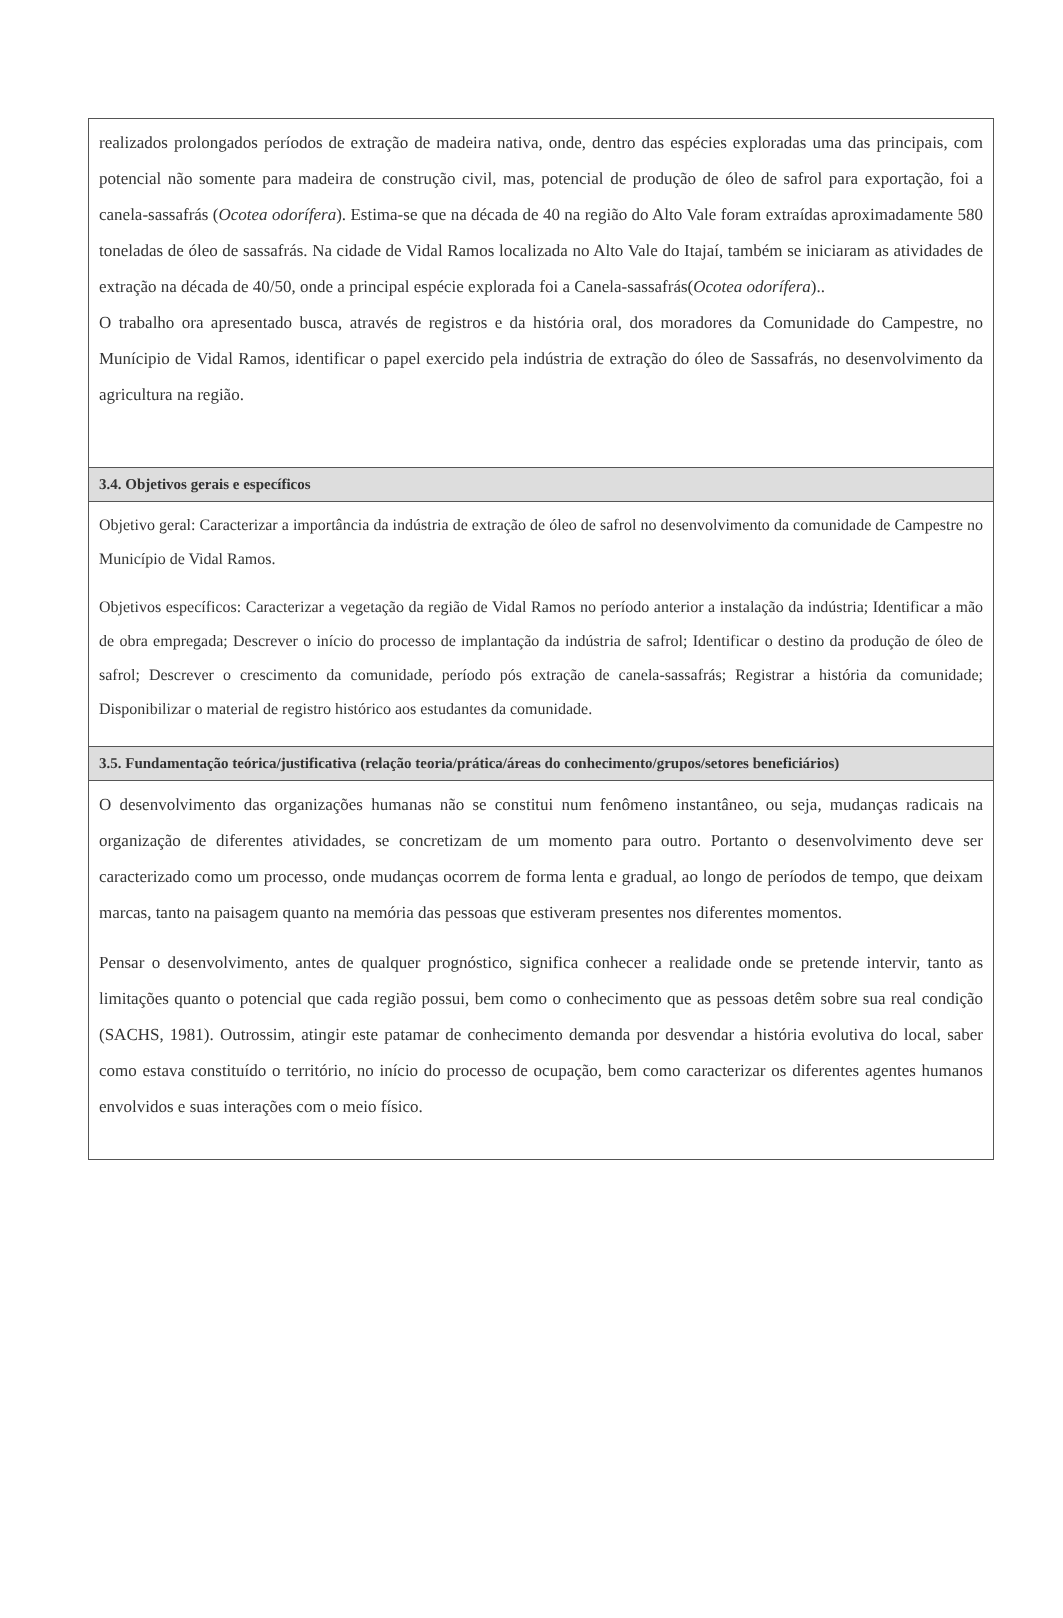realizados prolongados períodos de extração de madeira nativa, onde, dentro das espécies exploradas uma das principais, com potencial não somente para madeira de construção civil, mas, potencial de produção de óleo de safrol para exportação, foi a canela-sassafrás (Ocotea odorífera). Estima-se que na década de 40 na região do Alto Vale foram extraídas aproximadamente 580 toneladas de óleo de sassafrás. Na cidade de Vidal Ramos localizada no Alto Vale do Itajaí, também se iniciaram as atividades de extração na década de 40/50, onde a principal espécie explorada foi a Canela-sassafrás(Ocotea odorífera)..
O trabalho ora apresentado busca, através de registros e da história oral, dos moradores da Comunidade do Campestre, no Munícipio de Vidal Ramos, identificar o papel exercido pela indústria de extração do óleo de Sassafrás, no desenvolvimento da agricultura na região.
3.4. Objetivos gerais e específicos
Objetivo geral: Caracterizar a importância da indústria de extração de óleo de safrol no desenvolvimento da comunidade de Campestre no Município de Vidal Ramos.
Objetivos específicos: Caracterizar a vegetação da região de Vidal Ramos no período anterior a instalação da indústria; Identificar a mão de obra empregada; Descrever o início do processo de implantação da indústria de safrol; Identificar o destino da produção de óleo de safrol; Descrever o crescimento da comunidade, período pós extração de canela-sassafrás; Registrar a história da comunidade; Disponibilizar o material de registro histórico aos estudantes da comunidade.
3.5. Fundamentação teórica/justificativa (relação teoria/prática/áreas do conhecimento/grupos/setores beneficiários)
O desenvolvimento das organizações humanas não se constitui num fenômeno instantâneo, ou seja, mudanças radicais na organização de diferentes atividades, se concretizam de um momento para outro. Portanto o desenvolvimento deve ser caracterizado como um processo, onde mudanças ocorrem de forma lenta e gradual, ao longo de períodos de tempo, que deixam marcas, tanto na paisagem quanto na memória das pessoas que estiveram presentes nos diferentes momentos.
Pensar o desenvolvimento, antes de qualquer prognóstico, significa conhecer a realidade onde se pretende intervir, tanto as limitações quanto o potencial que cada região possui, bem como o conhecimento que as pessoas detêm sobre sua real condição (SACHS, 1981). Outrossim, atingir este patamar de conhecimento demanda por desvendar a história evolutiva do local, saber como estava constituído o território, no início do processo de ocupação, bem como caracterizar os diferentes agentes humanos envolvidos e suas interações com o meio físico.